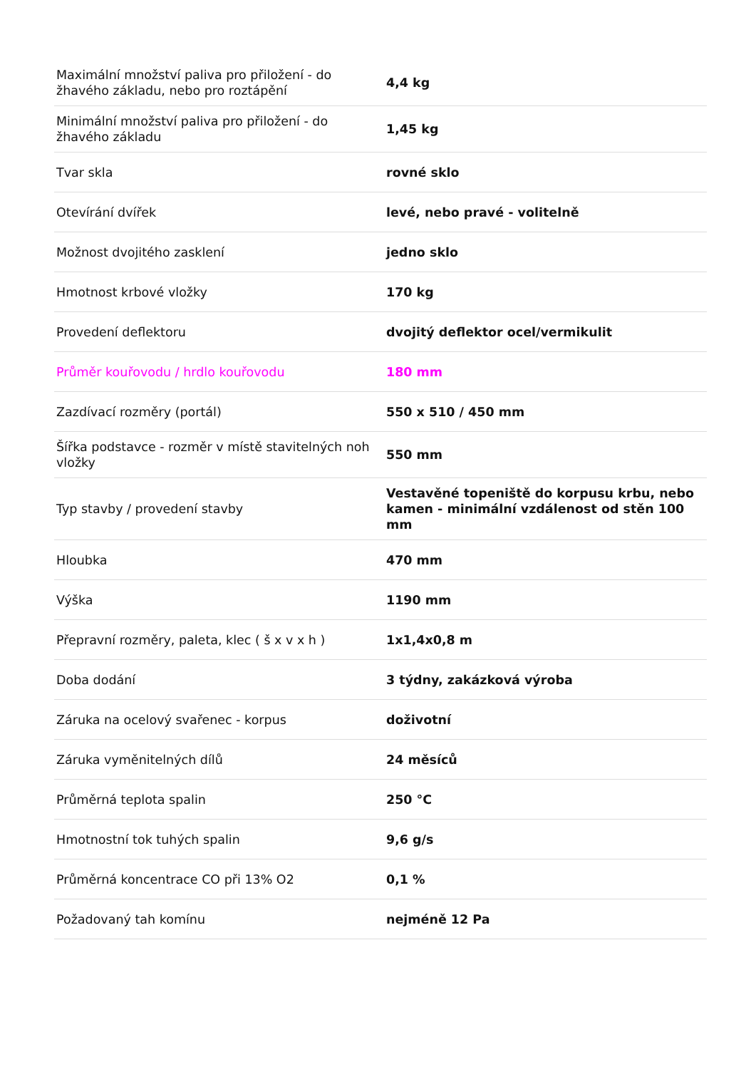| Maximální množství paliva pro přiložení - do žhavého základu, nebo pro roztápění | 4,4 kg |
| Minimální množství paliva pro přiložení - do žhavého základu | 1,45 kg |
| Tvar skla | rovné sklo |
| Otevírání dvířek | levé, nebo pravé - volitelně |
| Možnost dvojitého zasklení | jedno sklo |
| Hmotnost krbové vložky | 170 kg |
| Provedení deflektoru | dvojitý deflektor ocel/vermikulit |
| Průměr kouřovodu / hrdlo kouřovodu | 180 mm |
| Zazdívací rozměry (portál) | 550 x 510 / 450 mm |
| Šířka podstavce - rozměr v místě stavitelných noh vložky | 550 mm |
| Typ stavby / provedení stavby | Vestavěné topeniště do korpusu krbu, nebo kamen - minimální vzdálenost od stěn 100 mm |
| Hloubka | 470 mm |
| Výška | 1190 mm |
| Přepravní rozměry, paleta, klec ( š x v x h ) | 1x1,4x0,8 m |
| Doba dodání | 3 týdny, zakázková výroba |
| Záruka na ocelový svařenec - korpus | doživotní |
| Záruka vyměnitelných dílů | 24 měsíců |
| Průměrná teplota spalin | 250 °C |
| Hmotnostní tok tuhých spalin | 9,6 g/s |
| Průměrná koncentrace CO při 13% O2 | 0,1 % |
| Požadovaný tah komínu | nejméně 12 Pa |